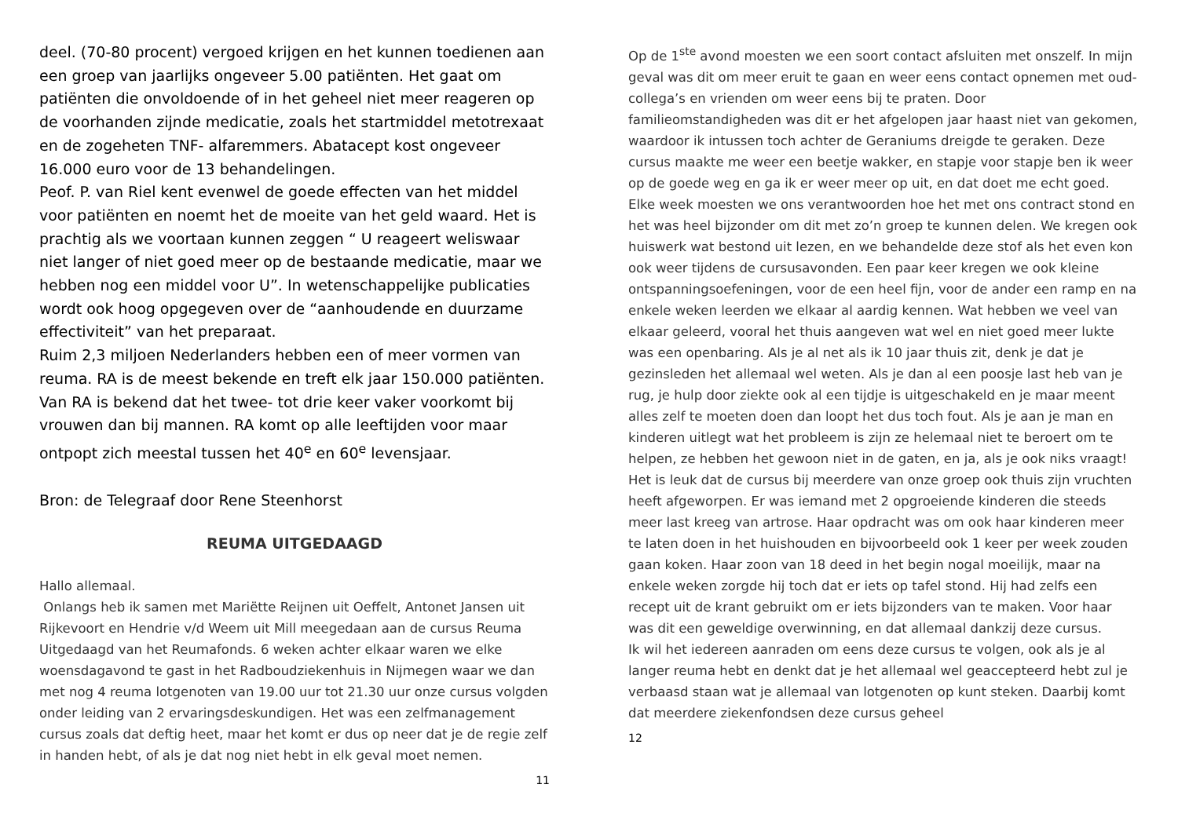deel. (70-80 procent) vergoed krijgen en het kunnen toedienen aan een groep van jaarlijks ongeveer 5.00 patiënten. Het gaat om patiënten die onvoldoende of in het geheel niet meer reageren op de voorhanden zijnde medicatie, zoals het startmiddel metotrexaat en de zogeheten TNF- alfaremmers. Abatacept kost ongeveer 16.000 euro voor de 13 behandelingen.
Peof. P. van Riel kent evenwel de goede effecten van het middel voor patiënten en noemt het de moeite van het geld waard. Het is prachtig als we voortaan kunnen zeggen “ U reageert weliswaar niet langer of niet goed meer op de bestaande medicatie, maar we hebben nog een middel voor U”. In wetenschappelijke publicaties wordt ook hoog opgegeven over de “aanhoudende en duurzame effectiviteit” van het preparaat.
Ruim 2,3 miljoen Nederlanders hebben een of meer vormen van reuma. RA is de meest bekende en treft elk jaar 150.000 patiënten. Van RA is bekend dat het twee- tot drie keer vaker voorkomt bij vrouwen dan bij mannen. RA komt op alle leeftijden voor maar ontpopt zich meestal tussen het 40<sup>e</sup> en 60<sup>e</sup> levensjaar.
Bron: de Telegraaf door Rene Steenhorst
REUMA UITGEDAAGD
Hallo allemaal.
Onlangs heb ik samen met Mariëtte Reijnen uit Oeffelt, Antonet Jansen uit Rijkevoort en Hendrie v/d Weem uit Mill meegedaan aan de cursus Reuma Uitgedaagd van het Reumafonds. 6 weken achter elkaar waren we elke woensdagavond te gast in het Radboudziekenhuis in Nijmegen waar we dan met nog 4 reuma lotgenoten van 19.00 uur tot 21.30 uur onze cursus volgden onder leiding van 2 ervaringsdeskundigen. Het was een zelfmanagement cursus zoals dat deftig heet, maar het komt er dus op neer dat je de regie zelf in handen hebt, of als je dat nog niet hebt in elk geval moet nemen.
11
Op de 1<sup>ste</sup> avond moesten we een soort contact afsluiten met onszelf. In mijn geval was dit om meer eruit te gaan en weer eens contact opnemen met oud- collega’s en vrienden om weer eens bij te praten. Door familieomstandigheden was dit er het afgelopen jaar haast niet van gekomen, waardoor ik intussen toch achter de Geraniums dreigde te geraken. Deze cursus maakte me weer een beetje wakker, en stapje voor stapje ben ik weer op de goede weg en ga ik er weer meer op uit, en dat doet me echt goed. Elke week moesten we ons verantwoorden hoe het met ons contract stond en het was heel bijzonder om dit met zo’n groep te kunnen delen. We kregen ook huiswerk wat bestond uit lezen, en we behandelde deze stof als het even kon ook weer tijdens de cursusavonden. Een paar keer kregen we ook kleine ontspanningsoefeningen, voor de een heel fijn, voor de ander een ramp en na enkele weken leerden we elkaar al aardig kennen. Wat hebben we veel van elkaar geleerd, vooral het thuis aangeven wat wel en niet goed meer lukte was een openbaring. Als je al net als ik 10 jaar thuis zit, denk je dat je gezinsleden het allemaal wel weten. Als je dan al een poosje last heb van je rug, je hulp door ziekte ook al een tijdje is uitgeschakeld en je maar meent alles zelf te moeten doen dan loopt het dus toch fout. Als je aan je man en kinderen uitlegt wat het probleem is zijn ze helemaal niet te beroert om te helpen, ze hebben het gewoon niet in de gaten, en ja, als je ook niks vraagt! Het is leuk dat de cursus bij meerdere van onze groep ook thuis zijn vruchten heeft afgeworpen. Er was iemand met 2 opgroeiende kinderen die steeds meer last kreeg van artrose. Haar opdracht was om ook haar kinderen meer te laten doen in het huishouden en bijvoorbeeld ook 1 keer per week zouden gaan koken. Haar zoon van 18 deed in het begin nogal moeilijk, maar na enkele weken zorgde hij toch dat er iets op tafel stond. Hij had zelfs een recept uit de krant gebruikt om er iets bijzonders van te maken. Voor haar was dit een geweldige overwinning, en dat allemaal dankzij deze cursus.
Ik wil het iedereen aanraden om eens deze cursus te volgen, ook als je al langer reuma hebt en denkt dat je het allemaal wel geaccepteerd hebt zul je verbaasd staan wat je allemaal van lotgenoten op kunt steken. Daarbij komt dat meerdere ziekenfondsen deze cursus geheel
12